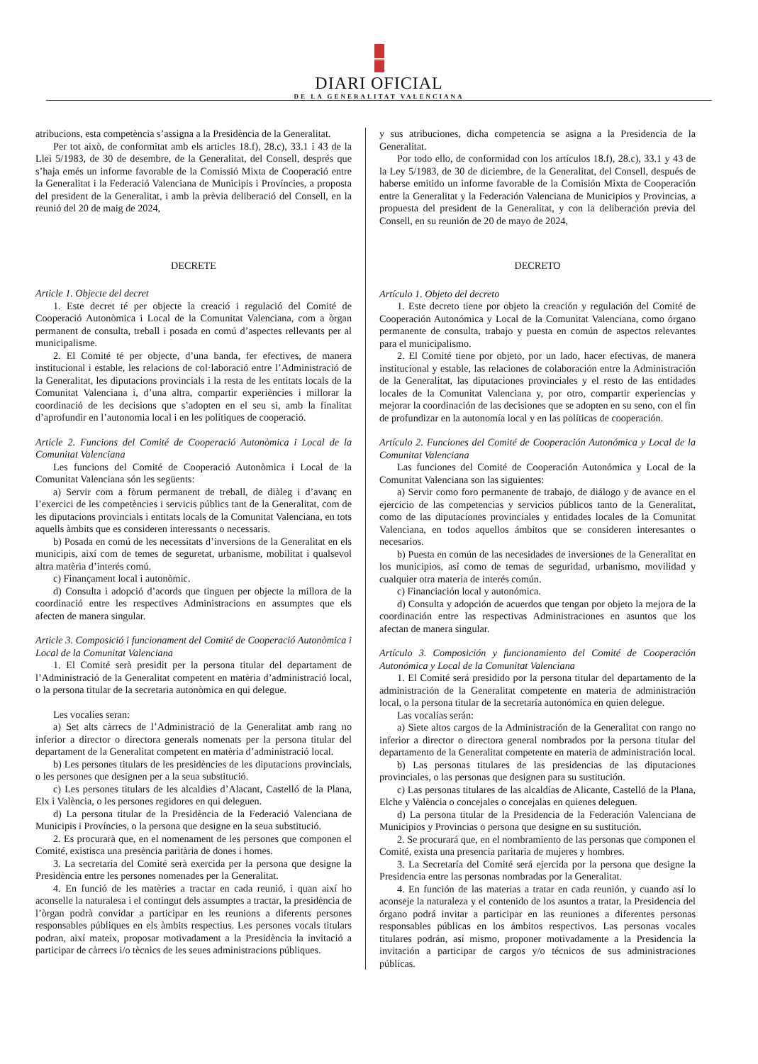DIARI OFICIAL
DE LA GENERALITAT VALENCIANA
atribucions, esta competència s’assigna a la Presidència de la Generalitat.
Per tot això, de conformitat amb els articles 18.f), 28.c), 33.1 i 43 de la Llei 5/1983, de 30 de desembre, de la Generalitat, del Consell, després que s’haja emés un informe favorable de la Comissió Mixta de Cooperació entre la Generalitat i la Federació Valenciana de Municipis i Províncies, a proposta del president de la Generalitat, i amb la prèvia deliberació del Consell, en la reunió del 20 de maig de 2024,
DECRETE
Article 1. Objecte del decret
1. Este decret té per objecte la creació i regulació del Comité de Cooperació Autonòmica i Local de la Comunitat Valenciana, com a òrgan permanent de consulta, treball i posada en comú d’aspectes rellevants per al municipalisme.
2. El Comité té per objecte, d’una banda, fer efectives, de manera institucional i estable, les relacions de col·laboració entre l’Administració de la Generalitat, les diputacions provincials i la resta de les entitats locals de la Comunitat Valenciana i, d’una altra, compartir experiències i millorar la coordinació de les decisions que s’adopten en el seu si, amb la finalitat d’aprofundir en l’autonomia local i en les polítiques de cooperació.
Article 2. Funcions del Comité de Cooperació Autonòmica i Local de la Comunitat Valenciana
Les funcions del Comité de Cooperació Autonòmica i Local de la Comunitat Valenciana són les següents:
a) Servir com a fòrum permanent de treball, de diàleg i d’avanç en l’exercici de les competències i servicis públics tant de la Generalitat, com de les diputacions provincials i entitats locals de la Comunitat Valenciana, en tots aquells àmbits que es consideren interessants o necessaris.
b) Posada en comú de les necessitats d’inversions de la Generalitat en els municipis, així com de temes de seguretat, urbanisme, mobilitat i qualsevol altra matèria d’interés comú.
c) Finançament local i autonòmic.
d) Consulta i adopció d’acords que tinguen per objecte la millora de la coordinació entre les respectives Administracions en assumptes que els afecten de manera singular.
Article 3. Composició i funcionament del Comité de Cooperació Autonòmica i Local de la Comunitat Valenciana
1. El Comité serà presidit per la persona titular del departament de l’Administració de la Generalitat competent en matèria d’administració local, o la persona titular de la secretaria autonòmica en qui delegue.
Les vocalies seran:
a) Set alts càrrecs de l’Administració de la Generalitat amb rang no inferior a director o directora generals nomenats per la persona titular del departament de la Generalitat competent en matèria d’administració local.
b) Les persones titulars de les presidències de les diputacions provincials, o les persones que designen per a la seua substitució.
c) Les persones titulars de les alcaldies d’Alacant, Castelló de la Plana, Elx i València, o les persones regidores en qui deleguen.
d) La persona titular de la Presidència de la Federació Valenciana de Municipis i Províncies, o la persona que designe en la seua substitució.
2. Es procurarà que, en el nomenament de les persones que componen el Comité, existisca una presència paritària de dones i homes.
3. La secretaria del Comité serà exercida per la persona que designe la Presidència entre les persones nomenades per la Generalitat.
4. En funció de les matèries a tractar en cada reunió, i quan així ho aconselle la naturalesa i el contingut dels assumptes a tractar, la presidència de l’òrgan podrà convidar a participar en les reunions a diferents persones responsables públiques en els àmbits respectius. Les persones vocals titulars podran, així mateix, proposar motivadament a la Presidència la invitació a participar de càrrecs i/o tècnics de les seues administracions públiques.
y sus atribuciones, dicha competencia se asigna a la Presidencia de la Generalitat.
Por todo ello, de conformidad con los artículos 18.f), 28.c), 33.1 y 43 de la Ley 5/1983, de 30 de diciembre, de la Generalitat, del Consell, después de haberse emitido un informe favorable de la Comisión Mixta de Cooperación entre la Generalitat y la Federación Valenciana de Municipios y Provincias, a propuesta del president de la Generalitat, y con la deliberación previa del Consell, en su reunión de 20 de mayo de 2024,
DECRETO
Artículo 1. Objeto del decreto
1. Este decreto tiene por objeto la creación y regulación del Comité de Cooperación Autonómica y Local de la Comunitat Valenciana, como órgano permanente de consulta, trabajo y puesta en común de aspectos relevantes para el municipalismo.
2. El Comité tiene por objeto, por un lado, hacer efectivas, de manera institucional y estable, las relaciones de colaboración entre la Administración de la Generalitat, las diputaciones provinciales y el resto de las entidades locales de la Comunitat Valenciana y, por otro, compartir experiencias y mejorar la coordinación de las decisiones que se adopten en su seno, con el fin de profundizar en la autonomía local y en las políticas de cooperación.
Artículo 2. Funciones del Comité de Cooperación Autonómica y Local de la Comunitat Valenciana
Las funciones del Comité de Cooperación Autonómica y Local de la Comunitat Valenciana son las siguientes:
a) Servir como foro permanente de trabajo, de diálogo y de avance en el ejercicio de las competencias y servicios públicos tanto de la Generalitat, como de las diputaciones provinciales y entidades locales de la Comunitat Valenciana, en todos aquellos ámbitos que se consideren interesantes o necesarios.
b) Puesta en común de las necesidades de inversiones de la Generalitat en los municipios, así como de temas de seguridad, urbanismo, movilidad y cualquier otra materia de interés común.
c) Financiación local y autonómica.
d) Consulta y adopción de acuerdos que tengan por objeto la mejora de la coordinación entre las respectivas Administraciones en asuntos que los afectan de manera singular.
Artículo 3. Composición y funcionamiento del Comité de Cooperación Autonómica y Local de la Comunitat Valenciana
1. El Comité será presidido por la persona titular del departamento de la administración de la Generalitat competente en materia de administración local, o la persona titular de la secretaría autonómica en quien delegue.
Las vocalías serán:
a) Siete altos cargos de la Administración de la Generalitat con rango no inferior a director o directora general nombrados por la persona titular del departamento de la Generalitat competente en materia de administración local.
b) Las personas titulares de las presidencias de las diputaciones provinciales, o las personas que designen para su sustitución.
c) Las personas titulares de las alcaldías de Alicante, Castelló de la Plana, Elche y València o concejales o concejalas en quienes deleguen.
d) La persona titular de la Presidencia de la Federación Valenciana de Municipios y Provincias o persona que designe en su sustitución.
2. Se procurará que, en el nombramiento de las personas que componen el Comité, exista una presencia paritaria de mujeres y hombres.
3. La Secretaría del Comité será ejercida por la persona que designe la Presidencia entre las personas nombradas por la Generalitat.
4. En función de las materias a tratar en cada reunión, y cuando así lo aconseje la naturaleza y el contenido de los asuntos a tratar, la Presidencia del órgano podrá invitar a participar en las reuniones a diferentes personas responsables públicas en los ámbitos respectivos. Las personas vocales titulares podrán, así mismo, proponer motivadamente a la Presidencia la invitación a participar de cargos y/o técnicos de sus administraciones públicas.